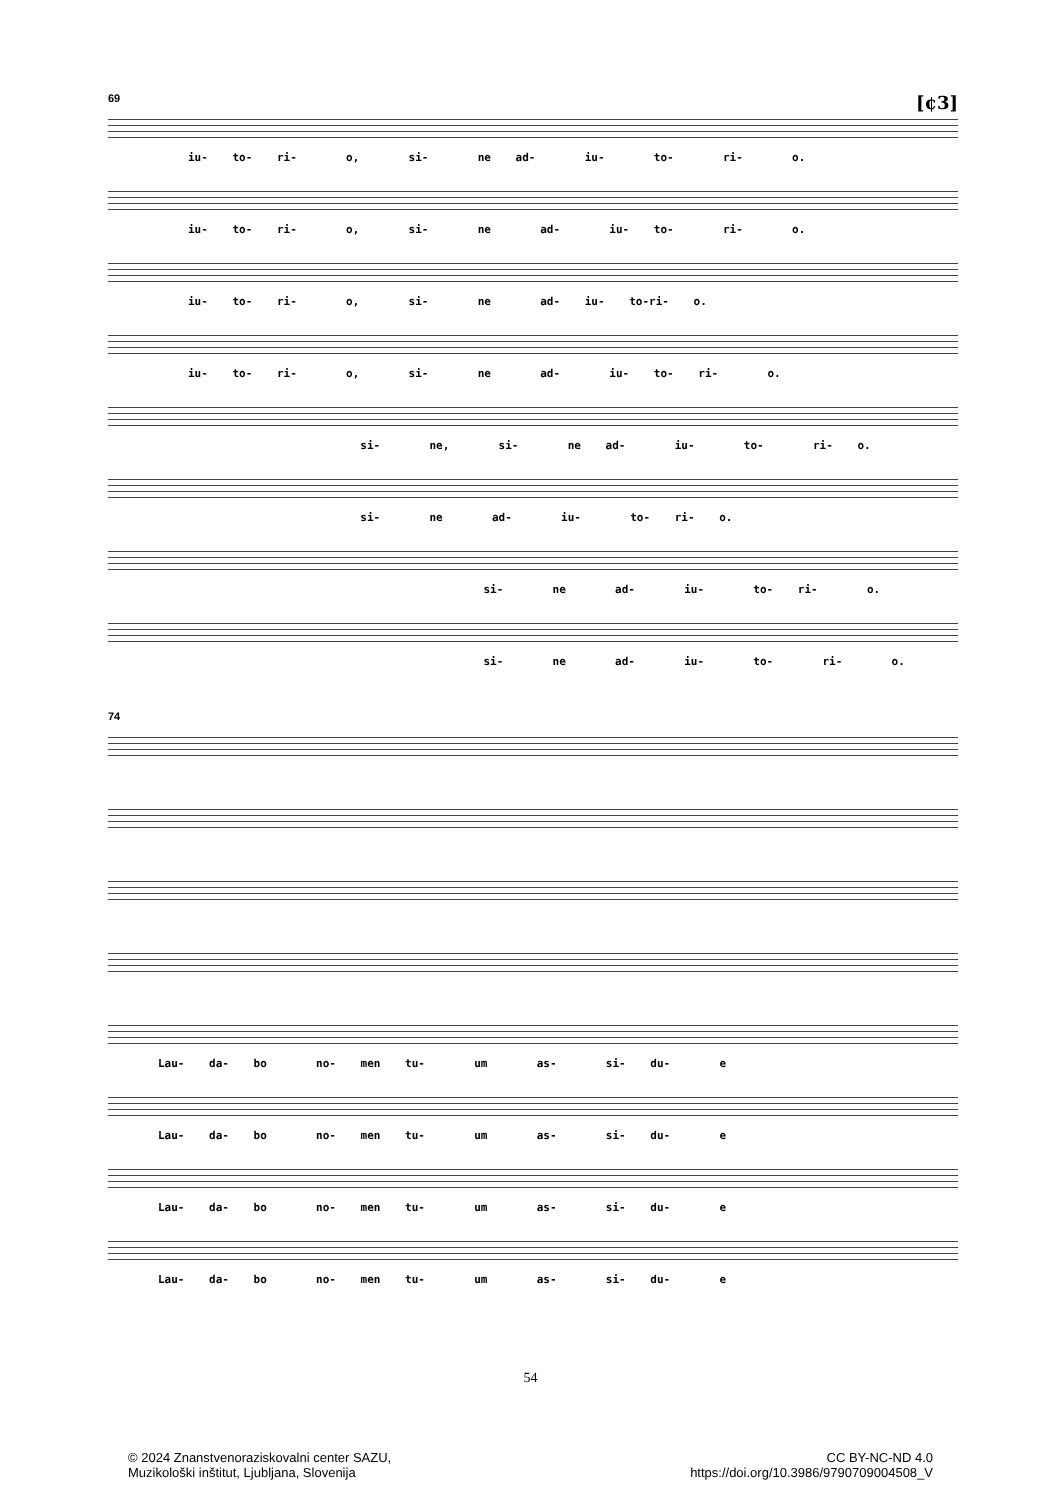69 [¢3]
iu- to- ri- o, si- ne ad- iu- to- ri- o.
iu- to- ri- o, si- ne ad- iu- to- ri- o.
iu- to- ri- o, si- ne ad- iu- to-ri- o.
iu- to- ri- o, si- ne ad- iu- to- ri- o.
si- ne, si- ne ad- iu- to- ri- o.
si- ne ad- iu- to- ri- o.
si- ne ad- iu- to- ri- o.
si- ne ad- iu- to- ri- o.
74
Lau- da- bo no- men tu- um as- si- du- e
Lau- da- bo no- men tu- um as- si- du- e
Lau- da- bo no- men tu- um as- si- du- e
Lau- da- bo no- men tu- um as- si- du- e
54
© 2024 Znanstvenoraziskovalni center SAZU,
Muzikološki inštitut, Ljubljana, Slovenija
CC BY-NC-ND 4.0
https://doi.org/10.3986/9790709004508_V